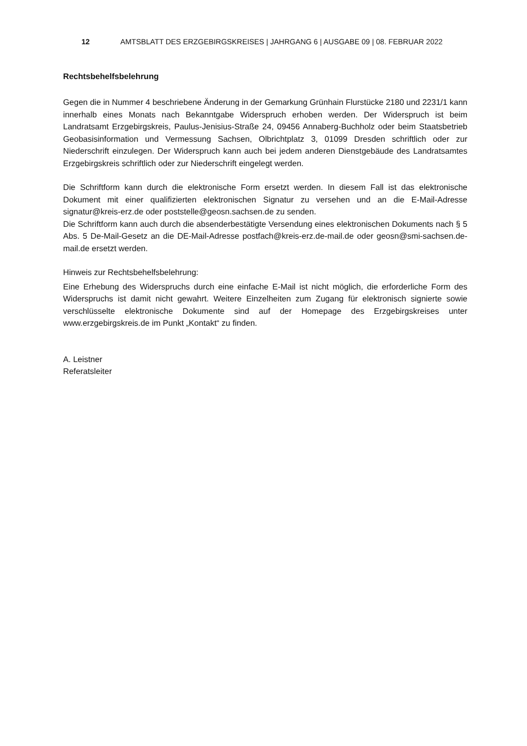12 AMTSBLATT DES ERZGEBIRGSKREISES | JAHRGANG 6 | AUSGABE 09 | 08. FEBRUAR 2022
Rechtsbehelfsbelehrung
Gegen die in Nummer 4 beschriebene Änderung in der Gemarkung Grünhain Flurstücke 2180 und 2231/1 kann innerhalb eines Monats nach Bekanntgabe Widerspruch erhoben werden. Der Widerspruch ist beim Landratsamt Erzgebirgskreis, Paulus-Jenisius-Straße 24, 09456 Annaberg-Buchholz oder beim Staatsbetrieb Geobasisinformation und Vermessung Sachsen, Olbrichtplatz 3, 01099 Dresden schriftlich oder zur Niederschrift einzulegen. Der Widerspruch kann auch bei jedem anderen Dienstgebäude des Landratsamtes Erzgebirgskreis schriftlich oder zur Niederschrift eingelegt werden.
Die Schriftform kann durch die elektronische Form ersetzt werden. In diesem Fall ist das elektronische Dokument mit einer qualifizierten elektronischen Signatur zu versehen und an die E-Mail-Adresse signatur@kreis-erz.de oder poststelle@geosn.sachsen.de zu senden.
Die Schriftform kann auch durch die absenderbestätigte Versendung eines elektronischen Dokuments nach § 5 Abs. 5 De-Mail-Gesetz an die DE-Mail-Adresse postfach@kreis-erz.de-mail.de oder geosn@smi-sachsen.de-mail.de ersetzt werden.
Hinweis zur Rechtsbehelfsbelehrung:
Eine Erhebung des Widerspruchs durch eine einfache E-Mail ist nicht möglich, die erforderliche Form des Widerspruchs ist damit nicht gewahrt. Weitere Einzelheiten zum Zugang für elektronisch signierte sowie verschlüsselte elektronische Dokumente sind auf der Homepage des Erzgebirgskreises unter www.erzgebirgskreis.de im Punkt „Kontakt“ zu finden.
A. Leistner
Referatsleiter